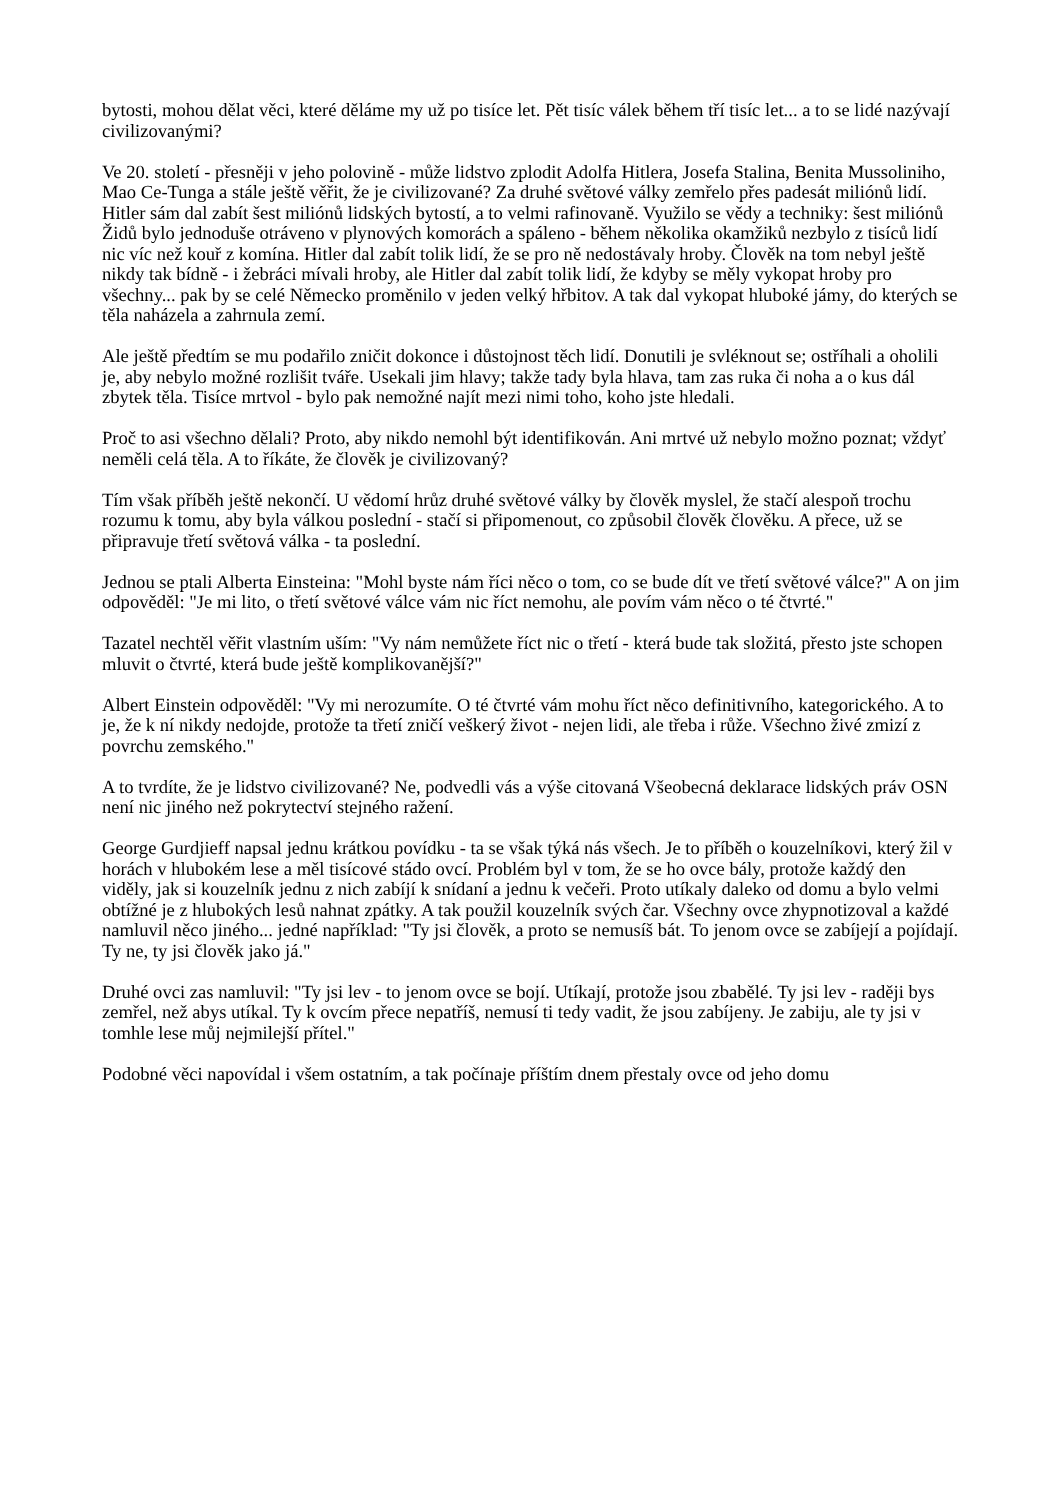bytosti, mohou dělat věci, které děláme my už po tisíce let. Pět tisíc válek během tří tisíc let... a to se lidé nazývají civilizovanými?
Ve 20. století - přesněji v jeho polovině - může lidstvo zplodit Adolfa Hitlera, Josefa Stalina, Benita Mussoliniho, Mao Ce-Tunga a stále ještě věřit, že je civilizované? Za druhé světové války zemřelo přes padesát miliónů lidí. Hitler sám dal zabít šest miliónů lidských bytostí, a to velmi rafinovaně. Využilo se vědy a techniky: šest miliónů Židů bylo jednoduše otráveno v plynových komorách a spáleno - během několika okamžiků nezbylo z tisíců lidí nic víc než kouř z komína. Hitler dal zabít tolik lidí, že se pro ně nedostávaly hroby. Člověk na tom nebyl ještě nikdy tak bídně - i žebráci mívali hroby, ale Hitler dal zabít tolik lidí, že kdyby se měly vykopat hroby pro všechny... pak by se celé Německo proměnilo v jeden velký hřbitov. A tak dal vykopat hluboké jámy, do kterých se těla naházela a zahrnula zemí.
Ale ještě předtím se mu podařilo zničit dokonce i důstojnost těch lidí. Donutili je svléknout se; ostříhali a oholili je, aby nebylo možné rozlišit tváře. Usekali jim hlavy; takže tady byla hlava, tam zas ruka či noha a o kus dál zbytek těla. Tisíce mrtvol - bylo pak nemožné najít mezi nimi toho, koho jste hledali.
Proč to asi všechno dělali? Proto, aby nikdo nemohl být identifikován. Ani mrtvé už nebylo možno poznat; vždyť neměli celá těla. A to říkáte, že člověk je civilizovaný?
Tím však příběh ještě nekončí. U vědomí hrůz druhé světové války by člověk myslel, že stačí alespoň trochu rozumu k tomu, aby byla válkou poslední - stačí si připomenout, co způsobil člověk člověku. A přece, už se připravuje třetí světová válka - ta poslední.
Jednou se ptali Alberta Einsteina: "Mohl byste nám říci něco o tom, co se bude dít ve třetí světové válce?" A on jim odpověděl: "Je mi lito, o třetí světové válce vám nic říct nemohu, ale povím vám něco o té čtvrté."
Tazatel nechtěl věřit vlastním uším: "Vy nám nemůžete říct nic o třetí - která bude tak složitá, přesto jste schopen mluvit o čtvrté, která bude ještě komplikovanější?"
Albert Einstein odpověděl: "Vy mi nerozumíte. O té čtvrté vám mohu říct něco definitivního, kategorického. A to je, že k ní nikdy nedojde, protože ta třetí zničí veškerý život - nejen lidi, ale třeba i růže. Všechno živé zmizí z povrchu zemského."
A to tvrdíte, že je lidstvo civilizované? Ne, podvedli vás a výše citovaná Všeobecná deklarace lidských práv OSN není nic jiného než pokrytectví stejného ražení.
George Gurdjieff napsal jednu krátkou povídku - ta se však týká nás všech. Je to příběh o kouzelníkovi, který žil v horách v hlubokém lese a měl tisícové stádo ovcí. Problém byl v tom, že se ho ovce bály, protože každý den viděly, jak si kouzelník jednu z nich zabíjí k snídaní a jednu k večeři. Proto utíkaly daleko od domu a bylo velmi obtížné je z hlubokých lesů nahnat zpátky. A tak použil kouzelník svých čar. Všechny ovce zhypnotizoval a každé namluvil něco jiného... jedné například: "Ty jsi člověk, a proto se nemusíš bát. To jenom ovce se zabíjejí a pojídají. Ty ne, ty jsi člověk jako já."
Druhé ovci zas namluvil: "Ty jsi lev - to jenom ovce se bojí. Utíkají, protože jsou zbabělé. Ty jsi lev - raději bys zemřel, než abys utíkal. Ty k ovcím přece nepatříš, nemusí ti tedy vadit, že jsou zabíjeny. Je zabiju, ale ty jsi v tomhle lese můj nejmilejší přítel."
Podobné věci napovídal i všem ostatním, a tak počínaje příštím dnem přestaly ovce od jeho domu